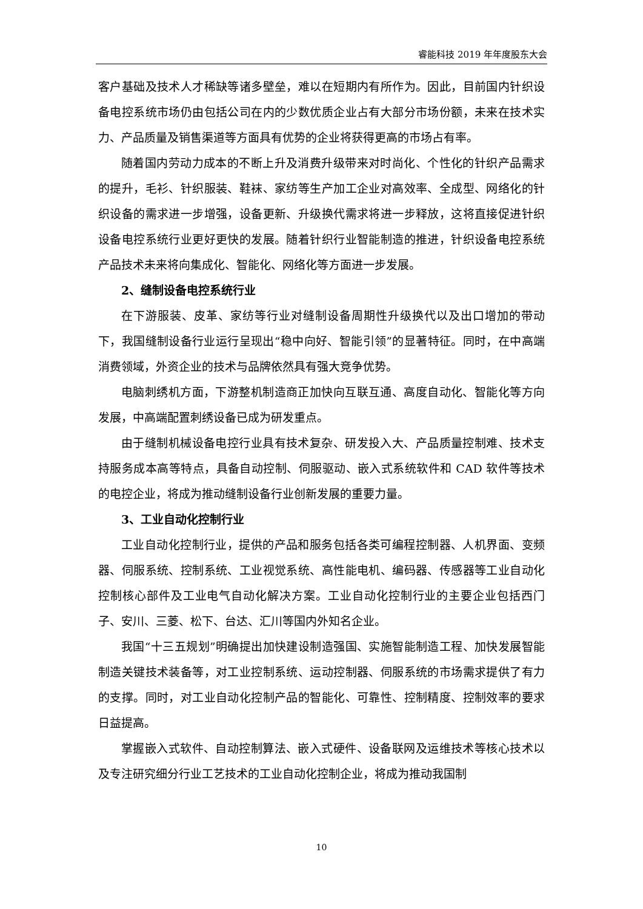睿能科技 2019 年年度股东大会
客户基础及技术人才稀缺等诸多壁垒，难以在短期内有所作为。因此，目前国内针织设备电控系统市场仍由包括公司在内的少数优质企业占有大部分市场份额，未来在技术实力、产品质量及销售渠道等方面具有优势的企业将获得更高的市场占有率。
随着国内劳动力成本的不断上升及消费升级带来对时尚化、个性化的针织产品需求的提升，毛衫、针织服装、鞋袜、家纺等生产加工企业对高效率、全成型、网络化的针织设备的需求进一步增强，设备更新、升级换代需求将进一步释放，这将直接促进针织设备电控系统行业更好更快的发展。随着针织行业智能制造的推进，针织设备电控系统产品技术未来将向集成化、智能化、网络化等方面进一步发展。
2、缝制设备电控系统行业
在下游服装、皮革、家纺等行业对缝制设备周期性升级换代以及出口增加的带动下，我国缝制设备行业运行呈现出“稳中向好、智能引领”的显著特征。同时，在中高端消费领域，外资企业的技术与品牌依然具有强大竞争优势。
电脑刺绣机方面，下游整机制造商正加快向互联互通、高度自动化、智能化等方向发展，中高端配置刺绣设备已成为研发重点。
由于缝制机械设备电控行业具有技术复杂、研发投入大、产品质量控制难、技术支持服务成本高等特点，具备自动控制、伺服驱动、嵌入式系统软件和 CAD 软件等技术的电控企业，将成为推动缝制设备行业创新发展的重要力量。
3、工业自动化控制行业
工业自动化控制行业，提供的产品和服务包括各类可编程控制器、人机界面、变频器、伺服系统、控制系统、工业视觉系统、高性能电机、编码器、传感器等工业自动化控制核心部件及工业电气自动化解决方案。工业自动化控制行业的主要企业包括西门子、安川、三菱、松下、台达、汇川等国内外知名企业。
我国“十三五规划”明确提出加快建设制造强国、实施智能制造工程、加快发展智能制造关键技术装备等，对工业控制系统、运动控制器、伺服系统的市场需求提供了有力的支撑。同时，对工业自动化控制产品的智能化、可靠性、控制精度、控制效率的要求日益提高。
掌握嵌入式软件、自动控制算法、嵌入式硬件、设备联网及运维技术等核心技术以及专注研究细分行业工艺技术的工业自动化控制企业，将成为推动我国制
10